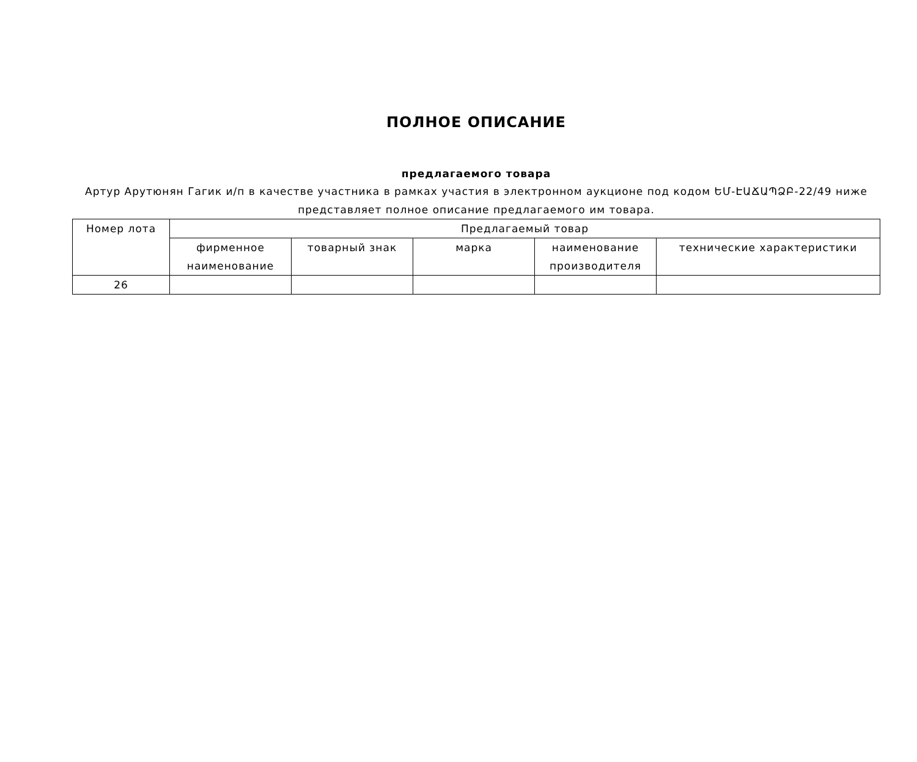ПОЛНОЕ ОПИСАНИЕ
предлагаемого товара
Артур Арутюнян Гагик и/п в качестве участника в рамках участия в электронном аукционе под кодом ԵՄ-ԷԱՃԱՊՁԲ-22/49 ниже представляет полное описание предлагаемого им товара.
| Номер лота | Предлагаемый товар | | | | |
| --- | --- | --- | --- | --- | --- |
| | фирменное наименование | товарный знак | марка | наименование производителя | технические характеристики |
| 26 | | | | | |